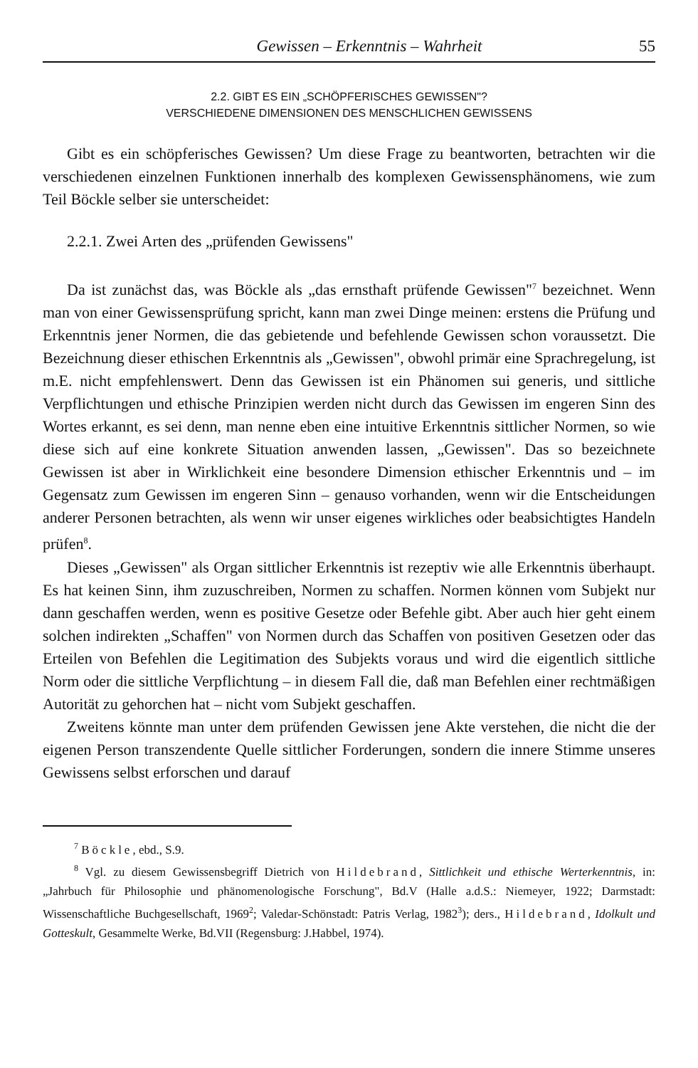Gewissen – Erkenntnis – Wahrheit 55
2.2. GIBT ES EIN „SCHÖPFERISCHES GEWISSEN"?
VERSCHIEDENE DIMENSIONEN DES MENSCHLICHEN GEWISSENS
Gibt es ein schöpferisches Gewissen? Um diese Frage zu beantworten, betrachten wir die verschiedenen einzelnen Funktionen innerhalb des komplexen Gewissensphänomens, wie zum Teil Böckle selber sie unterscheidet:
2.2.1. Zwei Arten des „prüfenden Gewissens"
Da ist zunächst das, was Böckle als „das ernsthaft prüfende Gewissen"<sup>7</sup> bezeichnet. Wenn man von einer Gewissensprüfung spricht, kann man zwei Dinge meinen: erstens die Prüfung und Erkenntnis jener Normen, die das gebietende und befehlende Gewissen schon voraussetzt. Die Bezeichnung dieser ethischen Erkenntnis als „Gewissen", obwohl primär eine Sprachregelung, ist m.E. nicht empfehlenswert. Denn das Gewissen ist ein Phänomen sui generis, und sittliche Verpflichtungen und ethische Prinzipien werden nicht durch das Gewissen im engeren Sinn des Wortes erkannt, es sei denn, man nenne eben eine intuitive Erkenntnis sittlicher Normen, so wie diese sich auf eine konkrete Situation anwenden lassen, „Gewissen". Das so bezeichnete Gewissen ist aber in Wirklichkeit eine besondere Dimension ethischer Erkenntnis und – im Gegensatz zum Gewissen im engeren Sinn – genauso vorhanden, wenn wir die Entscheidungen anderer Personen betrachten, als wenn wir unser eigenes wirkliches oder beabsichtigtes Handeln prüfen<sup>8</sup>.
Dieses „Gewissen" als Organ sittlicher Erkenntnis ist rezeptiv wie alle Erkenntnis überhaupt. Es hat keinen Sinn, ihm zuzuschreiben, Normen zu schaffen. Normen können vom Subjekt nur dann geschaffen werden, wenn es positive Gesetze oder Befehle gibt. Aber auch hier geht einem solchen indirekten „Schaffen" von Normen durch das Schaffen von positiven Gesetzen oder das Erteilen von Befehlen die Legitimation des Subjekts voraus und wird die eigentlich sittliche Norm oder die sittliche Verpflichtung – in diesem Fall die, daß man Befehlen einer rechtmäßigen Autorität zu gehorchen hat – nicht vom Subjekt geschaffen.
Zweitens könnte man unter dem prüfenden Gewissen jene Akte verstehen, die nicht die der eigenen Person transzendente Quelle sittlicher Forderungen, sondern die innere Stimme unseres Gewissens selbst erforschen und darauf
<sup>7</sup> Böckle, ebd., S.9.
<sup>8</sup> Vgl. zu diesem Gewissensbegriff Dietrich von Hildebrand, Sittlichkeit und ethische Werterkenntnis, in: „Jahrbuch für Philosophie und phänomenologische Forschung", Bd.V (Halle a.d.S.: Niemeyer, 1922; Darmstadt: Wissenschaftliche Buchgesellschaft, 1969<sup>2</sup>; Valedar-Schönstadt: Patris Verlag, 1982<sup>3</sup>); ders., Hildebrand, Idolkult und Gotteskult, Gesammelte Werke, Bd.VII (Regensburg: J.Habbel, 1974).